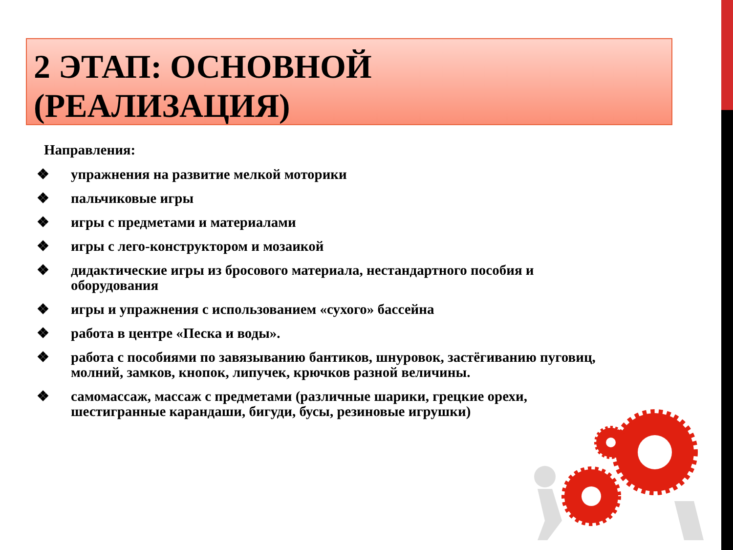2 ЭТАП: ОСНОВНОЙ
(РЕАЛИЗАЦИЯ)
Направления:
❖ упражнения на развитие мелкой моторики
❖ пальчиковые игры
❖ игры с предметами и материалами
❖ игры с лего-конструктором и мозаикой
❖ дидактические игры из бросового материала, нестандартного пособия и оборудования
❖ игры и упражнения с использованием «сухого» бассейна
❖ работа в центре «Песка и воды».
❖ работа с пособиями по завязыванию бантиков, шнуровок, застёгиванию пуговиц, молний, замков, кнопок, липучек, крючков разной величины.
❖ самомассаж, массаж с предметами (различные шарики, грецкие орехи, шестигранные карандаши, бигуди, бусы, резиновые игрушки)